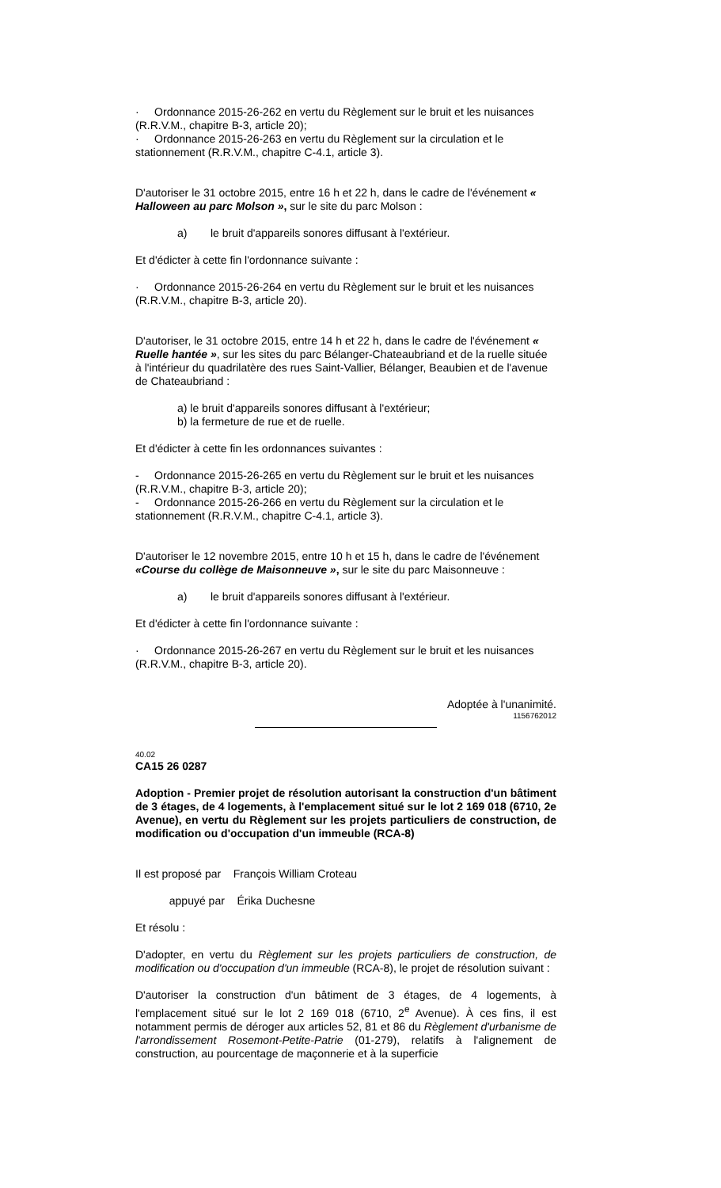· Ordonnance 2015-26-262 en vertu du Règlement sur le bruit et les nuisances (R.R.V.M., chapitre B-3, article 20);
· Ordonnance 2015-26-263 en vertu du Règlement sur la circulation et le stationnement (R.R.V.M., chapitre C-4.1, article 3).
D'autoriser le 31 octobre 2015, entre 16 h et 22 h, dans le cadre de l'événement « Halloween au parc Molson », sur le site du parc Molson :
a) le bruit d'appareils sonores diffusant à l'extérieur.
Et d'édicter à cette fin l'ordonnance suivante :
· Ordonnance 2015-26-264 en vertu du Règlement sur le bruit et les nuisances (R.R.V.M., chapitre B-3, article 20).
D'autoriser, le 31 octobre 2015, entre 14 h et 22 h, dans le cadre de l'événement « Ruelle hantée », sur les sites du parc Bélanger-Chateaubriand et de la ruelle située à l'intérieur du quadrilatère des rues Saint-Vallier, Bélanger, Beaubien et de l'avenue de Chateaubriand :
a) le bruit d'appareils sonores diffusant à l'extérieur;
b) la fermeture de rue et de ruelle.
Et d'édicter à cette fin les ordonnances suivantes :
- Ordonnance 2015-26-265 en vertu du Règlement sur le bruit et les nuisances (R.R.V.M., chapitre B-3, article 20);
- Ordonnance 2015-26-266 en vertu du Règlement sur la circulation et le stationnement (R.R.V.M., chapitre C-4.1, article 3).
D'autoriser le 12 novembre 2015, entre 10 h et 15 h, dans le cadre de l'événement «Course du collège de Maisonneuve », sur le site du parc Maisonneuve :
a) le bruit d'appareils sonores diffusant à l'extérieur.
Et d'édicter à cette fin l'ordonnance suivante :
· Ordonnance 2015-26-267 en vertu du Règlement sur le bruit et les nuisances (R.R.V.M., chapitre B-3, article 20).
Adoptée à l'unanimité.
1156762012
40.02
CA15 26 0287
Adoption - Premier projet de résolution autorisant la construction d'un bâtiment de 3 étages, de 4 logements, à l'emplacement situé sur le lot 2 169 018 (6710, 2e Avenue), en vertu du Règlement sur les projets particuliers de construction, de modification ou d'occupation d'un immeuble (RCA-8)
Il est proposé par François William Croteau
appuyé par Érika Duchesne
Et résolu :
D'adopter, en vertu du Règlement sur les projets particuliers de construction, de modification ou d'occupation d'un immeuble (RCA-8), le projet de résolution suivant :
D'autoriser la construction d'un bâtiment de 3 étages, de 4 logements, à l'emplacement situé sur le lot 2 169 018 (6710, 2<sup>e</sup> Avenue). À ces fins, il est notamment permis de déroger aux articles 52, 81 et 86 du Règlement d'urbanisme de l'arrondissement Rosemont-Petite-Patrie (01-279), relatifs à l'alignement de construction, au pourcentage de maçonnerie et à la superficie